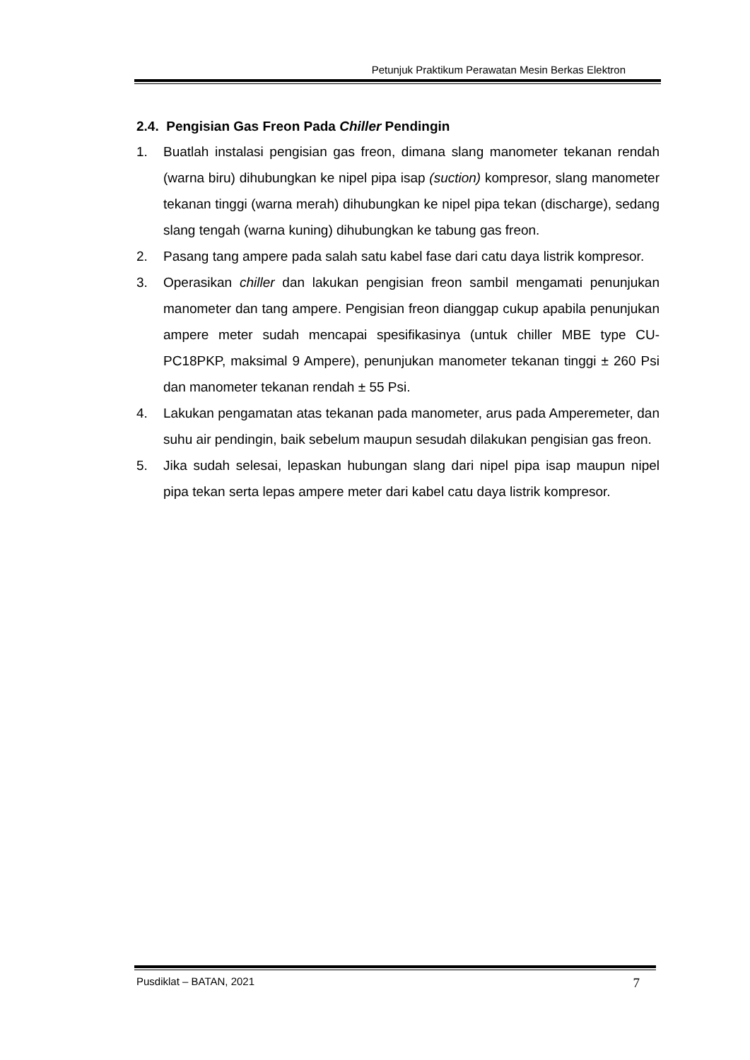Petunjuk Praktikum Perawatan Mesin Berkas Elektron
2.4. Pengisian Gas Freon Pada Chiller Pendingin
1. Buatlah instalasi pengisian gas freon, dimana slang manometer tekanan rendah (warna biru) dihubungkan ke nipel pipa isap (suction) kompresor, slang manometer tekanan tinggi (warna merah) dihubungkan ke nipel pipa tekan (discharge), sedang slang tengah (warna kuning) dihubungkan ke tabung gas freon.
2. Pasang tang ampere pada salah satu kabel fase dari catu daya listrik kompresor.
3. Operasikan chiller dan lakukan pengisian freon sambil mengamati penunjukan manometer dan tang ampere. Pengisian freon dianggap cukup apabila penunjukan ampere meter sudah mencapai spesifikasinya (untuk chiller MBE type CU-PC18PKP, maksimal 9 Ampere), penunjukan manometer tekanan tinggi ± 260 Psi dan manometer tekanan rendah ± 55 Psi.
4. Lakukan pengamatan atas tekanan pada manometer, arus pada Amperemeter, dan suhu air pendingin, baik sebelum maupun sesudah dilakukan pengisian gas freon.
5. Jika sudah selesai, lepaskan hubungan slang dari nipel pipa isap maupun nipel pipa tekan serta lepas ampere meter dari kabel catu daya listrik kompresor.
Pusdiklat – BATAN, 2021 7